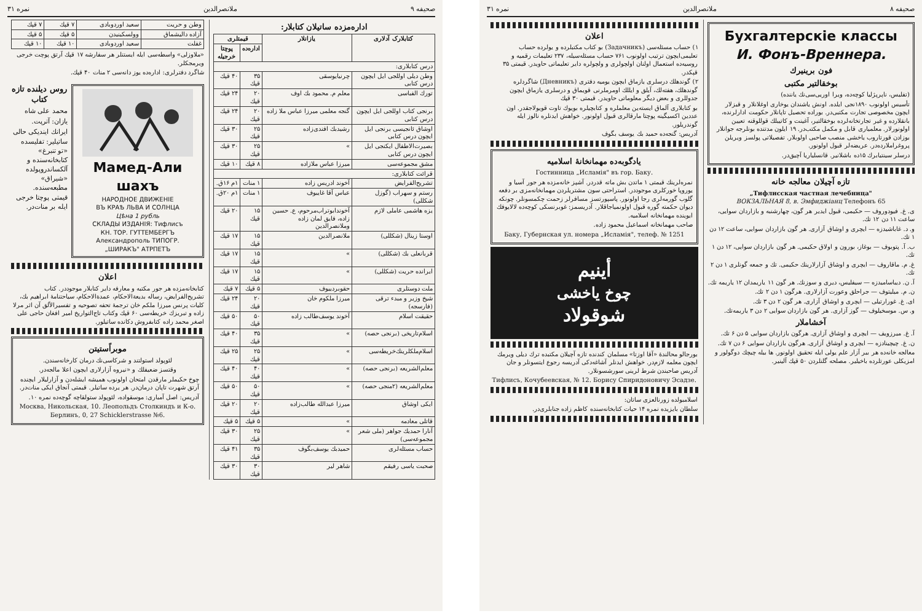صحیفه ۹ ملانصرالدین نمره ۳۱
اداره‌مزده ساتیلان کتابلار:
| کتابلارک آدلاری | یازانلار | قیمتلری | |
| --- | --- | --- | --- |
| | | اداره‌ده | پوچتا خرجیله |
| درس کتابلاری: | | | |
| وطن دیلی اوللجی ایل ایچون درس کتابی | چرنیایوسقی | ۳۵ قپك | ۴۰ قپك |
| تورك الفباسی | معلم م. محمود بك اوف | ۲۰ قپك | ۲۴ قپك |
| برنجی کتاب اوللجی ایل ایچون درس کتابی | گنجه معلمی میرزا عباس ملا زاده | ۲۰ قپك | ۲۴ قپك |
| اوشاق ئانجیسی برنجی ایل ایچون درس کتابی | رشیدبك افندی‌زاده | ۲۵ قپك | ۳۰ قپك |
| بصیرت‌الاطفال ایکنجی ایل ایچون درس کتابی | » | ۲۵ قپك | ۳۰ قپك |
| مشق مجموعه‌سی | میرزا عباس ملازاده | ۸ قپك | ۱۰ قپك |
| قرائت کتابلاری: | | | |
| تشریح‌الفرایض | آخوند ادریس زاده | ۱ منات | ۱م ۱۶ق. |
| رستم و سهراب (گوزل شکللی) | عباس آقا غایبوف | ۱ منات | ۱م ۲۰ق. |
| یزه هاشمی عاملی لازم | آخوندابوتراب‌مرحوم، ع. حسین زاده، فایق لمان زاده وملانصرالدین | ۱۵ قپك | ۲۰ قپك |
| اوستا زینال (شکللی) | ملانصرالدین | ۱۵ قپك | ۱۷ قپك |
| قربانعلی بك (شکللی) | » | ۱۵ قپك | ۱۷ قپك |
| ایرانده حریت (شکللی) | » | ۱۵ قپك | ۱۷ قپك |
| ملت دوستلری | حقوبردییوف | ۵ قپك | ۷ قپك |
| شیخ وزیر و مبدء ترقی (فارسجه) | میرزا ملکوم خان | ۲۰ قپك | ۲۴ قپك |
| حقیقت اسلام | آخوند یوسف‌طالب زاده | ۵۰ قپك | ۵۰ قپك |
| اسلام‌تاریخی (برنجی حصه) | » | ۳۵ قپك | ۴۰ قپك |
| اسلام‌ملکلرینك‌خریطه‌سی | » | ۲۵ قپك | ۲۵ قپك |
| معلم‌الشریعه (برنجی حصه) | » | ۴۰ قپك | ۴۰ قپك |
| معلم‌الشریعه (۲منجی حصه) | » | ۵۰ قپك | ۵۰ قپك |
| ایکی اوشاق | میرزا عبدالله طالب‌زاده | ۲۰ قپك | ۲۰ قپك |
| قاتلی معادمه | » | ۵ قپك | ۵ قپك |
| آنارا حمدیك جواهر (ملی شعر مجموعه‌سی) | » | ۲۵ قپك | ۳۰ قپك |
| حساب مسئله‌لری | حمیدبك یوسف‌بگوف | ۳۵ قپك | ۴۱ قپك |
| صحبت یاسی رفیقم | شاهر لیر | ۳۰ قپك | ۳۰ قپك |
| وطن و حریت | سعید اوردوبادی | ۷ قپك | ۷ قپك |
| آزاده دالیشماق | وولسکینیدن | ۵ قپك | ۵ قپك |
| غفلت | سعید اوردوبادی | ۱۰ قپك | ۱۰ قپك |
«ملاوزلی» واسطه‌سی ایله ایستنلر هر سفارشه ۱۷ قپك آرتق پوچت خرجی ویرمجکلر.
شاگرد دفترلری: اداره‌ده یوز دانه‌سی ۲ منات ۴۰ قپك.
Мамед-Али шахъ
НАРОДНОЕ ДВИЖЕНІЕ
ВЪ КРАѢ ЛЬВА И СОЛНЦА
Цѣна 1 рубль
СКЛАДЫ ИЗДАНІЯ: Тифлисъ
КН. ТОР. ГУТТЕМБЕРГЪ
Александрополь ТИПОГР.
„ШИРАКЪ" АТРПЕТЪ
روس دیلنده تازه کتاب
محمد علی شاه
یازان: آترپت.
ایرانك اینديکی حالی
ساتیلیر: تفلیسده «تو تنبرغ» کتابخانه‌سنده و آلکساندروپولده «شیراق» مطبعه‌سنده.
قیمتی پوچتا خرجی ایله بر منات‌در.
اعلان
کتابخانه‌مزده هر جور مکتبه و معارفه دایر کتابلار موجوددر. کتاب تشریح‌الفرایض، رساله بدیعةالاحکام، عمدةالاحکام، سیاحتنامهٔ ابراهیم بك، کلیات پرنس میرزا ملکم خان ترجمهٔ تحفه تصوحیه و تفسیرالاًلق آن اثر مرلا زاده و تبریزك خریطه‌سی ۶۰ قپك وکتاب تاج‌التواریخ امیر افغان حاجی علی اصغر محمد راده کتابفروش دکانده ساتیلور.
موبراًستیتن
لئوپولد استولتند و شرکاسی‌نك درمان کارخانه‌سندن.
وقتسز ضعیفلك و «نیروه آزارلاری ایچون اعلا مالجه‌در.
چوخ حکیملر مارقدن امتحان اولونوب همیشه ایشله‌دن و آزارلیلار ایچنده آرتق شهرت تاپان درمان‌در. هر یرده ساتیلر. قیمتی آنجاق ایکی منات‌در.
آدریس: اصل آمباری: موسقواده، لئوپولد ستولقاچه گوچه‌ده نمره ۱۰.
Москва, Никольская, 10. Леопольдъ Столкиндъ и К-о.
Берлинъ, 0, 27 Schicklerstrasse №6.
صحیفه ۸ ملانصرالدین نمره ۳۱
Бухгалтерскіе классы
И. Фонъ-Вреннера.
فون برینیرك
بوخقالتیر مکتبی
(تفلیس، ناپرپژلیا کوچه‌ده، ویرا اوریی‌سی‌نك یاننده)
تأسیس اولونوب ۱۸۹۰نجی ایلده. اونش یاشندان یوخاری اوغلانلار و قیزلار ایچون مخصوصی تجارت مکتبی‌در. بوراده تحصیل تاپانلار حکومت ادارلرنده، بانقلارده و غیر تجارتخانه‌لرده بوخقالتیر، آغینت و کاتیبلك قوللوقنه تعیین اولونورلار. معلمیاری قابل و مکمل مکتب‌در. ۱۹ ایلون مدتنده بونلرجه جوانلار بوزادن قورتاروب یاخشی منصب صاحبی اولوبلار. تفصیلاتی پولسز ویریلن پروغراملارده‌در. عریضه‌لر قبول اولونور.
درسلر سینتیابرك ۱۵ده باشلانیر. قانسلیاریا آچیق‌در.
تازه آچیلان معالجه خانه
„Тифлисская частная лечебница"
ВОКЗАЛЬНАЯ 8, в. Эмфиджіанц Телефонъ 65
ی. غ. فیودوروف — حکیمی، قبول ایدیر هر گون، چهارشنبه و بازاردان سوایی، ساعت ۱۱ دن ۱۲ تك.
و. د. غاباشیدزه — ایچری و اوشاق آزاری. هر گون بازاردان سوایی، ساعت ۱۲ دن ۱ تك.
ب. آ. پتوبوف — بوغاز، بورون و اولاق حکیمی. هر گون بازاردان سوایی، ۱۲ دن ۱ تك.
غ. م. ماقاروف — ایچری و اوشاق آزارلارینك حکیمی. تك و جمعه گونلری ۱ دن ۲ تك.
آ. ن. دیباسامیدزه — سیفلیس، دیری و سوزنك. هر گون ۱۱ یاریمدان ۱۲ یاریمه تك.
ن. م. میلیتوف — جراحلق وعورت آزارلاری. هرگون ۱ دن ۲ تك.
ای. غ. غورارتیلی — ایچری و اوشاق آزاری. هر گون ۲ دن ۳ تك.
و. س. موسخیلوف — گوز آزاری. هر گون بازاردان سوایی ۲ دن ۳ یاریمه‌تك.
آخشاملار
آ. غ. میرزویف — ایچری و اوشاق آزاری. هرگون بازاردان سوایی ۵ دن ۶ تك.
ن. غ. چیچینادزه — ایچری و اوشاق آزاری. هرگون بازاردان سوایی ۶ دن ۷ تك.
معالجه خانه‌ده هر بیر آزار علم یولی ایله تحقیق اولونور. ها بیله چیچك دوگولور و امزیکلی عورتلر‌ده باخیلیر. مصلحه گلنلردن ۵۰ قپك آلینیر.
اعلان
۱) حساب مسئله‌سی (Задачникъ) بو کتاب مکتبلرده و یولرده حساب تعلیمی‌ایچون ترتیب اولونوب ۷۶۱ حساب مسئله‌سیله، ۲۳۷ تعلیمات رقمیه و روسیه‌ده استعمال اولنان اولچولری و ولچولره دایر تعلیماتی حاویدر. قیمتی ۳۵ قپکدر.
۲) گوندهلك درسلری یازماق ایچون یومیه دفتری (Дневникъ) شاگردلره گوندهلك، هفته‌لك، آیلق و ایللك اومرملرنی قویماق و درسلری یازماق ایچون جدوللری و بعض دیگر معلوماتی حاویدر. قیمتی ۳۰ قپك
بو کتابلاری آلماق ایسته‌ین معلملره و کتابچیلره بویوك تاوت قویولاجقدر. اون عددین اکسیگینه پوچتا مارقالری قبول اولونور. خواهش ایدنلره نالوز ایله گوندریلور.
آدریس: گنجه‌ده حمید بك یوسف بگوف
یادگوبه‌ده مهمانخانهٔ اسلامیه
Гостинница „Исламія" въ гор. Баку.
نمره‌لرینك قیمتی ۱ ماتدن بش ماته قدردر. آشپز خانه‌مزده هر جور آسیا و یوروپا خورکلری موجوددر. استراحتی سون مشتریلردن مهمانخانه‌مزی بر دفعه گلوب گورمه‌لری رجا اولونور. پاسپورتسز مسافرلر زحمت چکمسونلر. چونکه دیوان حکمته گوره قبول اولونمیاجاقلار. آدریسمز: غوبرنسکی کوچه‌ده لالایوفك ایوینده مهمانخانه اسلامیه.
صاحب مهمانخانه اسماعیل محمود زاده.
Баку, Губернская ул. номера „Исламія", телеф. № 1251
أینیم
چوخ یاخشی
شوقولاد
بورجالو محالندهٔ «آقا اوزتا» مسلمان کندنده تازه آچیلان مکتبده ترك دیلی ویرمك ایچون معلمه لازم‌در. خواهش ایدنلر آشاغه‌دکی آدریسه رجوع ایتسونلر و جان آدریس صاحبندن شرط لرینی سورشسونلار.
Тифлисъ, Кочубеевская, № 12. Борису Спиридоновичу Эсадзе.
اسلامبولده زورنالعزی ساتان:
سلطان بایزیده نمره ۱۴ حیات کتابخانه‌سنده کاظم زاده جنابلری‌در.